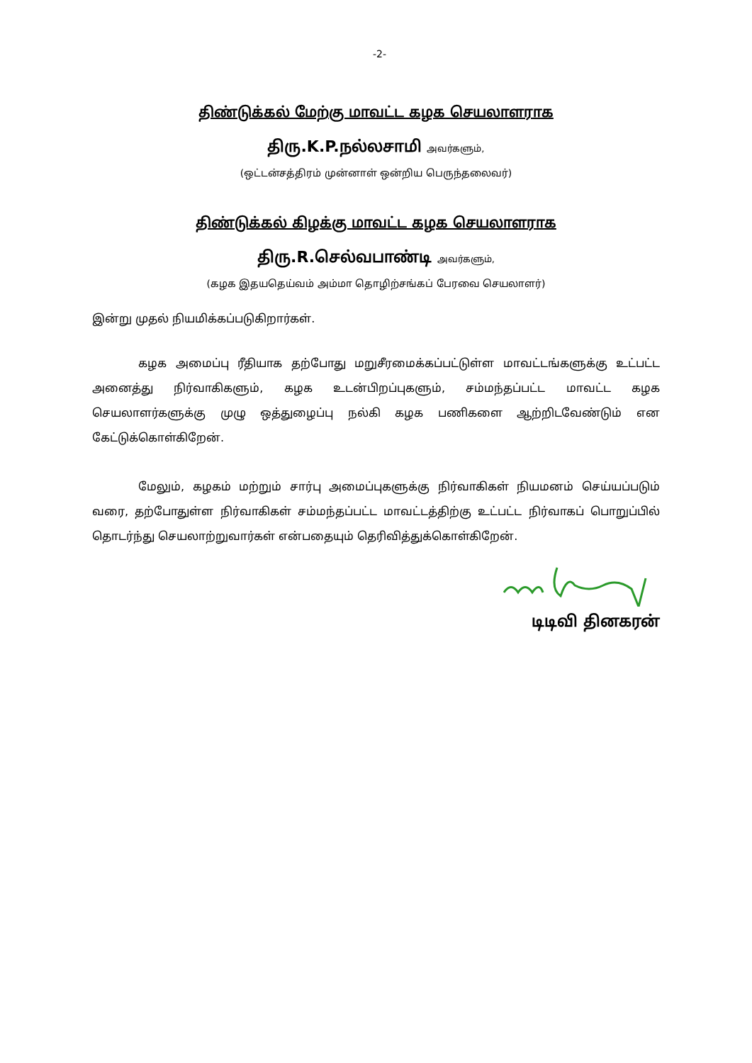-2-
திண்டுக்கல் மேற்கு மாவட்ட கழக செயலாளராக
திரு.K.P.நல்லசாமி அவர்களும்,
(ஒட்டன்சத்திரம் முன்னாள் ஒன்றிய பெருந்தலைவர்)
திண்டுக்கல் கிழக்கு மாவட்ட கழக செயலாளராக
திரு.R.செல்வபாண்டி அவர்களும்,
(கழக இதயதெய்வம் அம்மா தொழிற்சங்கப் பேரவை செயலாளர்)
இன்று முதல் நியமிக்கப்படுகிறார்கள்.
கழக அமைப்பு ரீதியாக தற்போது மறுசீரமைக்கப்பட்டுள்ள மாவட்டங்களுக்கு உட்பட்ட அனைத்து நிர்வாகிகளும், கழக உடன்பிறப்புகளும், சம்மந்தப்பட்ட மாவட்ட கழக செயலாளர்களுக்கு முழு ஒத்துழைப்பு நல்கி கழக பணிகளை ஆற்றிடவேண்டும் என கேட்டுக்கொள்கிறேன்.
மேலும், கழகம் மற்றும் சார்பு அமைப்புகளுக்கு நிர்வாகிகள் நியமனம் செய்யப்படும் வரை, தற்போதுள்ள நிர்வாகிகள் சம்மந்தப்பட்ட மாவட்டத்திற்கு உட்பட்ட நிர்வாகப் பொறுப்பில் தொடர்ந்து செயலாற்றுவார்கள் என்பதையும் தெரிவித்துக்கொள்கிறேன்.
டிடிவி தினகரன்